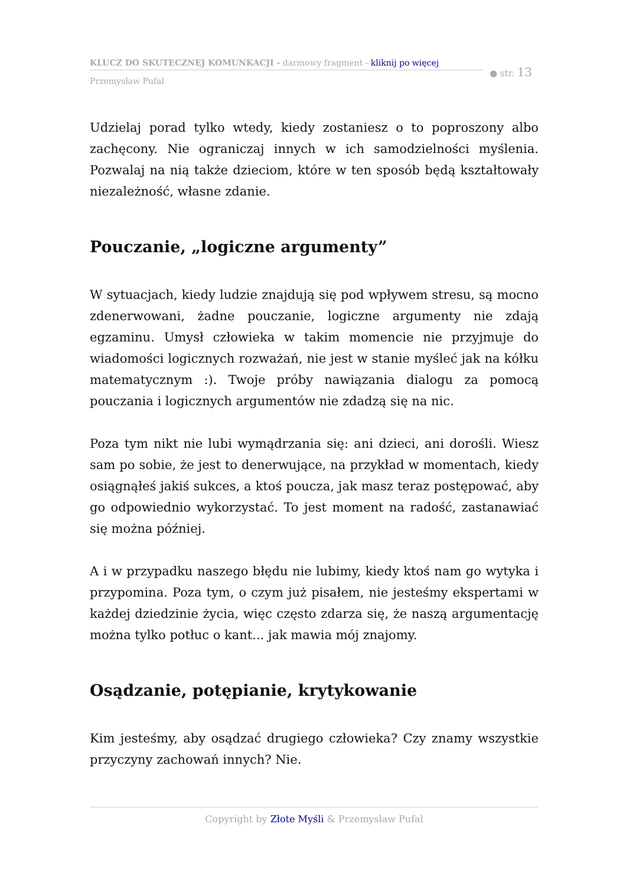KLUCZ DO SKUTECZNEJ KOMUNKACJI - darmowy fragment - kliknij po więcej
Przemysław Pufal
● str. 13
Udzielaj porad tylko wtedy, kiedy zostaniesz o to poproszony albo zachęcony. Nie ograniczaj innych w ich samodzielności myślenia. Pozwalaj na nią także dzieciom, które w ten sposób będą kształtowały niezależność, własne zdanie.
Pouczanie, „logiczne argumenty”
W sytuacjach, kiedy ludzie znajdują się pod wpływem stresu, są mocno zdenerwowani, żadne pouczanie, logiczne argumenty nie zdają egzaminu. Umysł człowieka w takim momencie nie przyjmuje do wiadomości logicznych rozważań, nie jest w stanie myśleć jak na kółku matematycznym :). Twoje próby nawiązania dialogu za pomocą pouczania i logicznych argumentów nie zdadzą się na nic.
Poza tym nikt nie lubi wymądrzania się: ani dzieci, ani dorośli. Wiesz sam po sobie, że jest to denerwujące, na przykład w momentach, kiedy osiągnąłeś jakiś sukces, a ktoś poucza, jak masz teraz postępować, aby go odpowiednio wykorzystać. To jest moment na radość, zastanawiać się można później.
A i w przypadku naszego błędu nie lubimy, kiedy ktoś nam go wytyka i przypomina. Poza tym, o czym już pisałem, nie jesteśmy ekspertami w każdej dziedzinie życia, więc często zdarza się, że naszą argumentację można tylko potłuc o kant... jak mawia mój znajomy.
Osądzanie, potępianie, krytykowanie
Kim jesteśmy, aby osądzać drugiego człowieka? Czy znamy wszystkie przyczyny zachowań innych? Nie.
Copyright by Złote Myśli & Przemysław Pufal